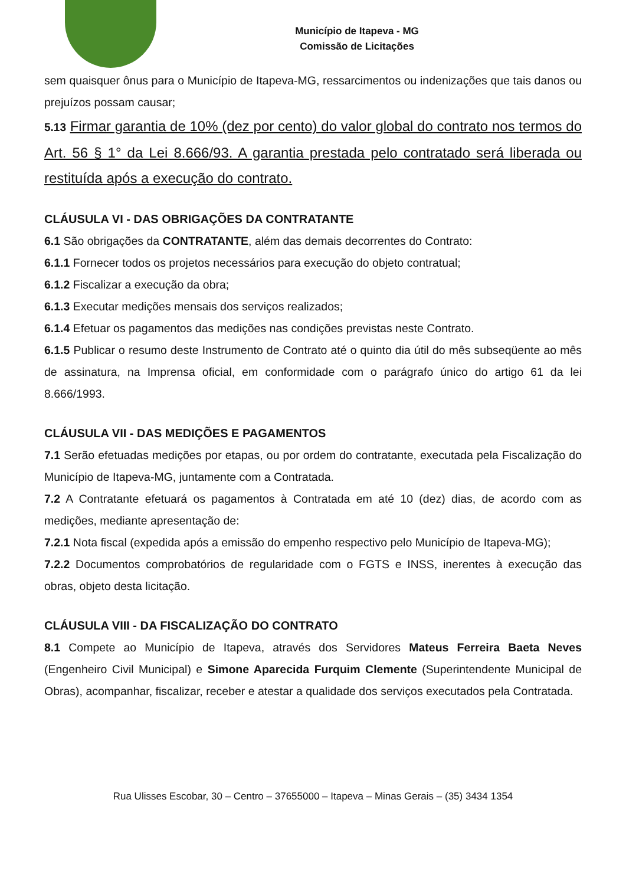Município de Itapeva - MG
Comissão de Licitações
sem quaisquer ônus para o Município de Itapeva-MG, ressarcimentos ou indenizações que tais danos ou prejuízos possam causar;
5.13 Firmar garantia de 10% (dez por cento) do valor global do contrato nos termos do Art. 56 § 1° da Lei 8.666/93. A garantia prestada pelo contratado será liberada ou restituída após a execução do contrato.
CLÁUSULA VI - DAS OBRIGAÇÕES DA CONTRATANTE
6.1 São obrigações da CONTRATANTE, além das demais decorrentes do Contrato:
6.1.1 Fornecer todos os projetos necessários para execução do objeto contratual;
6.1.2 Fiscalizar a execução da obra;
6.1.3 Executar medições mensais dos serviços realizados;
6.1.4 Efetuar os pagamentos das medições nas condições previstas neste Contrato.
6.1.5 Publicar o resumo deste Instrumento de Contrato até o quinto dia útil do mês subseqüente ao mês de assinatura, na Imprensa oficial, em conformidade com o parágrafo único do artigo 61 da lei 8.666/1993.
CLÁUSULA VII - DAS MEDIÇÕES E PAGAMENTOS
7.1 Serão efetuadas medições por etapas, ou por ordem do contratante, executada pela Fiscalização do Município de Itapeva-MG, juntamente com a Contratada.
7.2 A Contratante efetuará os pagamentos à Contratada em até 10 (dez) dias, de acordo com as medições, mediante apresentação de:
7.2.1 Nota fiscal (expedida após a emissão do empenho respectivo pelo Município de Itapeva-MG);
7.2.2 Documentos comprobatórios de regularidade com o FGTS e INSS, inerentes à execução das obras, objeto desta licitação.
CLÁUSULA VIII - DA FISCALIZAÇÃO DO CONTRATO
8.1 Compete ao Município de Itapeva, através dos Servidores Mateus Ferreira Baeta Neves (Engenheiro Civil Municipal) e Simone Aparecida Furquim Clemente (Superintendente Municipal de Obras), acompanhar, fiscalizar, receber e atestar a qualidade dos serviços executados pela Contratada.
Rua Ulisses Escobar, 30 – Centro – 37655000 – Itapeva – Minas Gerais – (35) 3434 1354